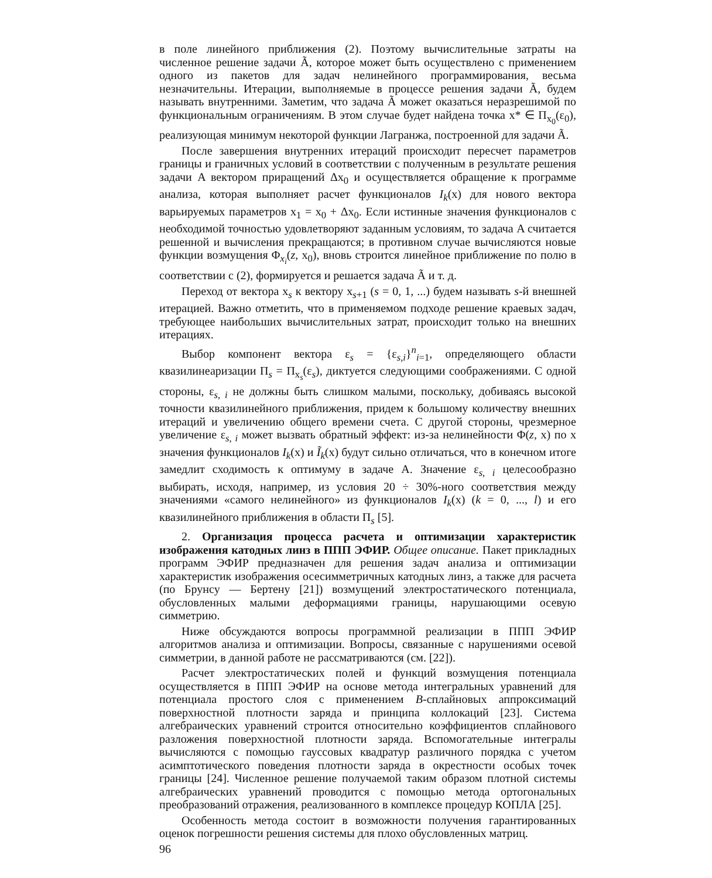в поле линейного приближения (2). Поэтому вычислительные затраты на численное решение задачи Ã, которое может быть осуществлено с применением одного из пакетов для задач нелинейного программирования, весьма незначительны. Итерации, выполняемые в процессе решения задачи Ã, будем называть внутренними. Заметим, что задача Ã может оказаться неразрешимой по функциональным ограничениям. В этом случае будет найдена точка x* ∈ Π<sub>x<sub>0</sub></sub>(ε<sub>0</sub>), реализующая минимум некоторой функции Лагранжа, построенной для задачи Ã.
После завершения внутренних итераций происходит пересчет параметров границы и граничных условий в соответствии с полученным в результате решения задачи A вектором приращений Δx<sub>0</sub> и осуществляется обращение к программе анализа, которая выполняет расчет функционалов I<sub>k</sub>(x) для нового вектора варьируемых параметров x<sub>1</sub> = x<sub>0</sub> + Δx<sub>0</sub>. Если истинные значения функционалов с необходимой точностью удовлетворяют заданным условиям, то задача A считается решенной и вычисления прекращаются; в противном случае вычисляются новые функции возмущения Φ<sub>x<sub>i</sub></sub>(z, x<sub>0</sub>), вновь строится линейное приближение по полю в соответствии с (2), формируется и решается задача Ã и т. д.
Переход от вектора x<sub>s</sub> к вектору x<sub>s+1</sub> (s = 0, 1, ...) будем называть s-й внешней итерацией. Важно отметить, что в применяемом подходе решение краевых задач, требующее наибольших вычислительных затрат, происходит только на внешних итерациях.
Выбор компонент вектора ε<sub>s</sub> = {ε<sub>s,i</sub>}<sup>n</sup><sub>i=1</sub>, определяющего области квазилинеаризации Π<sub>s</sub> = Π<sub>x<sub>s</sub></sub>(ε<sub>s</sub>), диктуется следующими соображениями. С одной стороны, ε<sub>s, i</sub> не должны быть слишком малыми, поскольку, добиваясь высокой точности квазилинейного приближения, придем к большому количеству внешних итераций и увеличению общего времени счета. С другой стороны, чрезмерное увеличение ε<sub>s, i</sub> может вызвать обратный эффект: из-за нелинейности Φ(z, x) по x значения функционалов I<sub>k</sub>(x) и Ĩ<sub>k</sub>(x) будут сильно отличаться, что в конечном итоге замедлит сходимость к оптимуму в задаче A. Значение ε<sub>s, i</sub> целесообразно выбирать, исходя, например, из условия 20 ÷ 30%-ного соответствия между значениями «самого нелинейного» из функционалов I<sub>k</sub>(x) (k = 0, ..., l) и его квазилинейного приближения в области Π<sub>s</sub> [5].
2. Организация процесса расчета и оптимизации характеристик изображения катодных линз в ППП ЭФИР. Общее описание. Пакет прикладных программ ЭФИР предназначен для решения задач анализа и оптимизации характеристик изображения осесимметричных катодных линз, а также для расчета (по Брунсу — Бертену [21]) возмущений электростатического потенциала, обусловленных малыми деформациями границы, нарушающими осевую симметрию.
Ниже обсуждаются вопросы программной реализации в ППП ЭФИР алгоритмов анализа и оптимизации. Вопросы, связанные с нарушениями осевой симметрии, в данной работе не рассматриваются (см. [22]).
Расчет электростатических полей и функций возмущения потенциала осуществляется в ППП ЭФИР на основе метода интегральных уравнений для потенциала простого слоя с применением B-сплайновых аппроксимаций поверхностной плотности заряда и принципа коллокаций [23]. Система алгебраических уравнений строится относительно коэффициентов сплайнового разложения поверхностной плотности заряда. Вспомогательные интегралы вычисляются с помощью гауссовых квадратур различного порядка с учетом асимптотического поведения плотности заряда в окрестности особых точек границы [24]. Численное решение получаемой таким образом плотной системы алгебраических уравнений проводится с помощью метода ортогональных преобразований отражения, реализованного в комплексе процедур КОПЛА [25].
Особенность метода состоит в возможности получения гарантированных оценок погрешности решения системы для плохо обусловленных матриц.
96